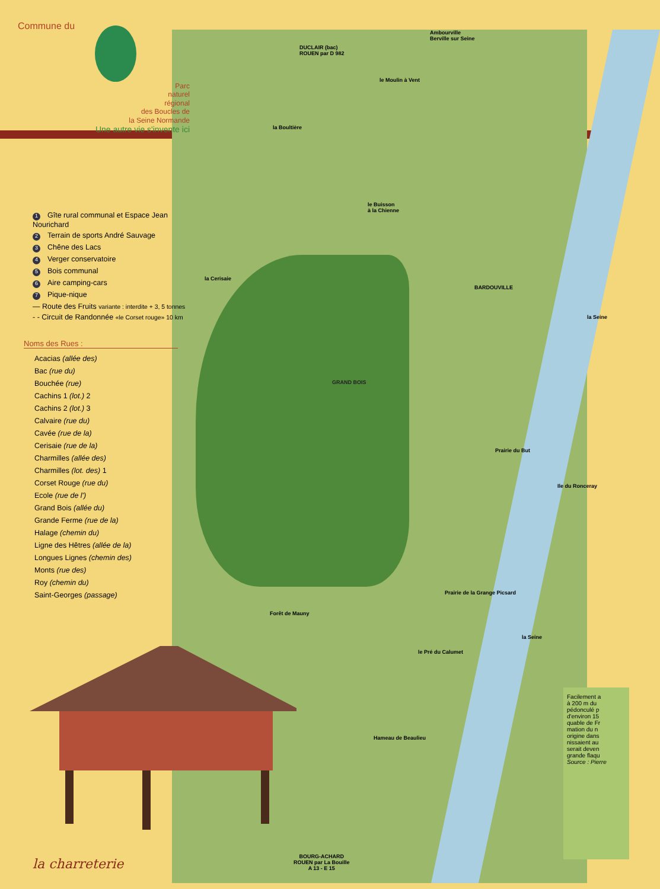Ambourville
Berville sur Seine
DUCLAIR (bac)
ROUEN par D 982
le Moulin à Vent
la Boultière
le Buisson
à la Chienne
la Cerisaie
BARDOUVILLE
GRAND BOIS
Prairie du But
Ile du Ronceray
la Seine
Prairie de la Grange Picsard
Forêt de Mauny
le Pré du Calumet
la Seine
Hameau de Beaulieu
BOURG-ACHARD
ROUEN par La Bouille
A 13 - E 15
Commune du
Parc
naturel
régional
des Boucles de
la Seine Normande
Une autre vie s'invente ici
1 Gîte rural communal et Espace Jean Nourichard
2 Terrain de sports André Sauvage
3 Chêne des Lacs
4 Verger conservatoire
5 Bois communal
6 Aire camping-cars
7 Pique-nique
— Route des Fruits variante : interdite + 3, 5 tonnes
- - Circuit de Randonnée «le Corset rouge» 10 km
Noms des Rues :
Acacias (allée des)
Bac (rue du)
Bouchée (rue)
Cachins 1 (lot.) 2
Cachins 2 (lot.) 3
Calvaire (rue du)
Cavée (rue de la)
Cerisaie (rue de la)
Charmilles (allée des)
Charmilles (lot. des) 1
Corset Rouge (rue du)
Ecole (rue de l')
Grand Bois (allée du)
Grande Ferme (rue de la)
Halage (chemin du)
Ligne des Hêtres (allée de la)
Longues Lignes (chemin des)
Monts (rue des)
Roy (chemin du)
Saint-Georges (passage)
la charreterie
Facilement a
à 200 m du
pédonculé p
d'environ 15
quable de Fr
mation du n
origine dans
nissaient au
serait deven
grande flaqu
Source : Pierre